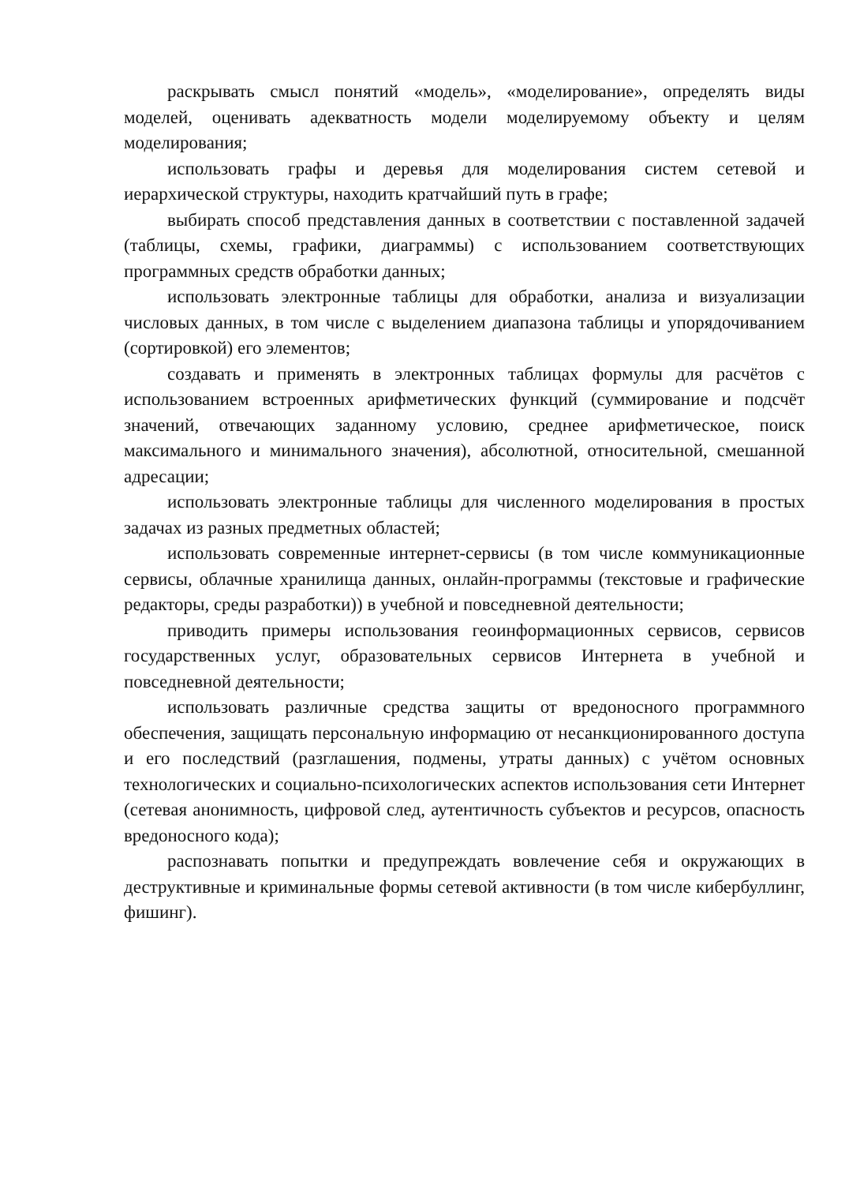раскрывать смысл понятий «модель», «моделирование», определять виды моделей, оценивать адекватность модели моделируемому объекту и целям моделирования;
использовать графы и деревья для моделирования систем сетевой и иерархической структуры, находить кратчайший путь в графе;
выбирать способ представления данных в соответствии с поставленной задачей (таблицы, схемы, графики, диаграммы) с использованием соответствующих программных средств обработки данных;
использовать электронные таблицы для обработки, анализа и визуализации числовых данных, в том числе с выделением диапазона таблицы и упорядочиванием (сортировкой) его элементов;
создавать и применять в электронных таблицах формулы для расчётов с использованием встроенных арифметических функций (суммирование и подсчёт значений, отвечающих заданному условию, среднее арифметическое, поиск максимального и минимального значения), абсолютной, относительной, смешанной адресации;
использовать электронные таблицы для численного моделирования в простых задачах из разных предметных областей;
использовать современные интернет-сервисы (в том числе коммуникационные сервисы, облачные хранилища данных, онлайн-программы (текстовые и графические редакторы, среды разработки)) в учебной и повседневной деятельности;
приводить примеры использования геоинформационных сервисов, сервисов государственных услуг, образовательных сервисов Интернета в учебной и повседневной деятельности;
использовать различные средства защиты от вредоносного программного обеспечения, защищать персональную информацию от несанкционированного доступа и его последствий (разглашения, подмены, утраты данных) с учётом основных технологических и социально-психологических аспектов использования сети Интернет (сетевая анонимность, цифровой след, аутентичность субъектов и ресурсов, опасность вредоносного кода);
распознавать попытки и предупреждать вовлечение себя и окружающих в деструктивные и криминальные формы сетевой активности (в том числе кибербуллинг, фишинг).